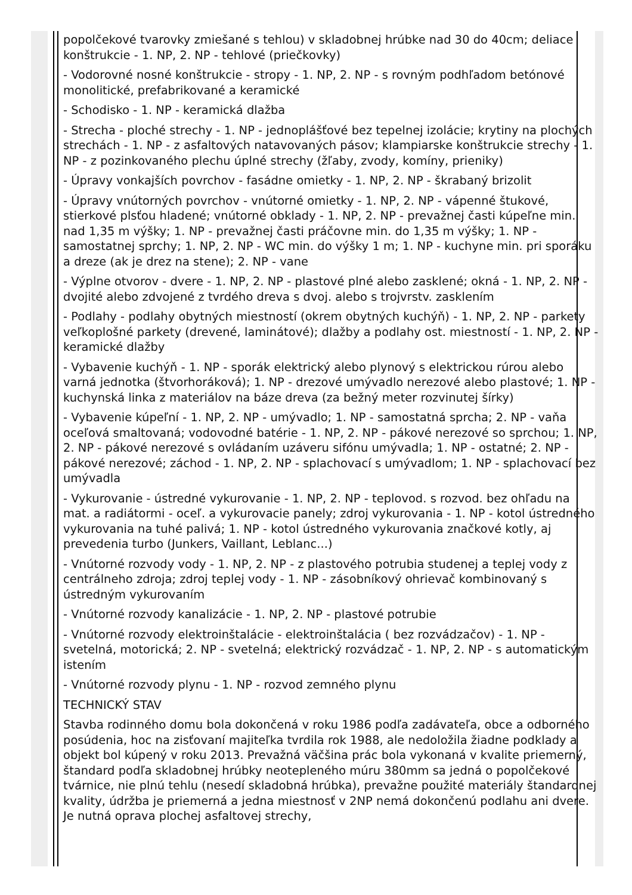popolčekové tvarovky zmiešané s tehlou) v skladobnej hrúbke nad 30 do 40cm; deliace konštrukcie - 1. NP, 2. NP - tehlové (priečkovky)
- Vodorovné nosné konštrukcie - stropy - 1. NP, 2. NP - s rovným podhľadom betónové monolitické, prefabrikované a keramické
- Schodisko - 1. NP - keramická dlažba
- Strecha - ploché strechy - 1. NP - jednoplášťové bez tepelnej izolácie; krytiny na plochých strechách - 1. NP - z asfaltových natavovaných pásov; klampiarske konštrukcie strechy - 1. NP - z pozinkovaného plechu úplné strechy (žľaby, zvody, komíny, prieniky)
- Úpravy vonkajších povrchov - fasádne omietky - 1. NP, 2. NP - škrabaný brizolit
- Úpravy vnútorných povrchov - vnútorné omietky - 1. NP, 2. NP - vápenné štukové, stierkové plsťou hladené; vnútorné obklady - 1. NP, 2. NP - prevažnej časti kúpeľne min. nad 1,35 m výšky; 1. NP - prevažnej časti práčovne min. do 1,35 m výšky; 1. NP - samostatnej sprchy; 1. NP, 2. NP - WC min. do výšky 1 m; 1. NP - kuchyne min. pri sporáku a dreze (ak je drez na stene); 2. NP - vane
- Výplne otvorov - dvere - 1. NP, 2. NP - plastové plné alebo zasklené; okná - 1. NP, 2. NP - dvojité alebo zdvojené z tvrdého dreva s dvoj. alebo s trojvrstv. zasklením
- Podlahy - podlahy obytných miestností (okrem obytných kuchýň) - 1. NP, 2. NP - parkety veľkoplošné parkety (drevené, laminátové); dlažby a podlahy ost. miestností - 1. NP, 2. NP - keramické dlažby
- Vybavenie kuchýň - 1. NP - sporák elektrický alebo plynový s elektrickou rúrou alebo varná jednotka (štvorhoráková); 1. NP - drezové umývadlo nerezové alebo plastové; 1. NP - kuchynská linka z materiálov na báze dreva (za bežný meter rozvinutej šírky)
- Vybavenie kúpeľní - 1. NP, 2. NP - umývadlo; 1. NP - samostatná sprcha; 2. NP - vaňa oceľová smaltovaná; vodovodné batérie - 1. NP, 2. NP - pákové nerezové so sprchou; 1. NP, 2. NP - pákové nerezové s ovládaním uzáveru sifónu umývadla; 1. NP - ostatné; 2. NP - pákové nerezové; záchod - 1. NP, 2. NP - splachovací s umývadlom; 1. NP - splachovací bez umývadla
- Vykurovanie - ústredné vykurovanie - 1. NP, 2. NP - teplovod. s rozvod. bez ohľadu na mat. a radiátormi - oceľ. a vykurovacie panely; zdroj vykurovania - 1. NP - kotol ústredného vykurovania na tuhé palivá; 1. NP - kotol ústredného vykurovania značkové kotly, aj prevedenia turbo (Junkers, Vaillant, Leblanc...)
- Vnútorné rozvody vody - 1. NP, 2. NP - z plastového potrubia studenej a teplej vody z centrálneho zdroja; zdroj teplej vody - 1. NP - zásobníkový ohrievač kombinovaný s ústredným vykurovaním
- Vnútorné rozvody kanalizácie - 1. NP, 2. NP - plastové potrubie
- Vnútorné rozvody elektroinštalácie - elektroinštalácia ( bez rozvádzačov) - 1. NP - svetelná, motorická; 2. NP - svetelná; elektrický rozvádzač - 1. NP, 2. NP - s automatickým istením
- Vnútorné rozvody plynu - 1. NP - rozvod zemného plynu
TECHNICKÝ STAV
Stavba rodinného domu bola dokončená v roku 1986 podľa zadávateľa, obce a odborného posúdenia, hoc na zisťovaní majiteľka tvrdila rok 1988, ale nedoložila žiadne podklady a objekt bol kúpený v roku 2013. Prevažná väčšina prác bola vykonaná v kvalite priemerný, štandard podľa skladobnej hrúbky neotepleného múru 380mm sa jedná o popolčekové tvárnice, nie plnú tehlu (nesedí skladobná hrúbka), prevažne použité materiály štandardnej kvality, údržba je priemerná a jedna miestnosť v 2NP nemá dokončenú podlahu ani dvere. Je nutná oprava plochej asfaltovej strechy,